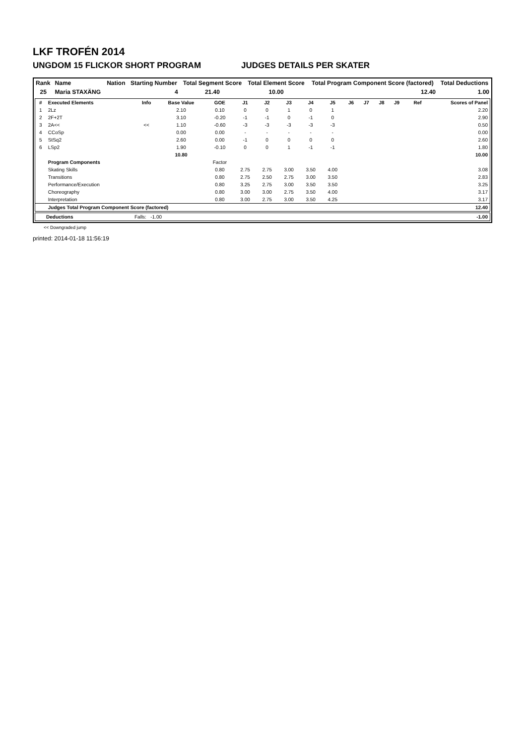LKF TROFÉN 2014
UNGDOM 15 FLICKOR SHORT PROGRAM JUDGES DETAILS PER SKATER
| Rank | Name | Nation | Starting Number | Total Segment Score | Total Element Score | Total Program Component Score (factored) | Total Deductions |
| --- | --- | --- | --- | --- | --- | --- | --- |
| 25 | Maria STAXÄNG | | 4 | 21.40 | 10.00 | 12.40 | 1.00 |
| # | Executed Elements | Info | Base Value | GOE | J1 | J2 | J3 | J4 | J5 | J6 | J7 | J8 | J9 | Ref | Scores of Panel |
| --- | --- | --- | --- | --- | --- | --- | --- | --- | --- | --- | --- | --- | --- | --- | --- |
| 1 | 2Lz | | 2.10 | 0.10 | 0 | 0 | 1 | 0 | 1 | | | | | | 2.20 |
| 2 | 2F+2T | | 3.10 | -0.20 | -1 | -1 | 0 | -1 | 0 | | | | | | 2.90 |
| 3 | 2A<< | << | 1.10 | -0.60 | -3 | -3 | -3 | -3 | -3 | | | | | | 0.50 |
| 4 | CCoSp | | 0.00 | 0.00 | - | - | - | - | - | | | | | | 0.00 |
| 5 | StSq2 | | 2.60 | 0.00 | -1 | 0 | 0 | 0 | 0 | | | | | | 2.60 |
| 6 | LSp2 | | 1.90 | -0.10 | 0 | 0 | 1 | -1 | -1 | | | | | | 1.80 |
| | | | 10.80 | | | | | | | | | | | | 10.00 |
| | Program Components | | | Factor | | | | | | | | | | | |
| | Skating Skills | | | 0.80 | 2.75 | 2.75 | 3.00 | 3.50 | 4.00 | | | | | | 3.08 |
| | Transitions | | | 0.80 | 2.75 | 2.50 | 2.75 | 3.00 | 3.50 | | | | | | 2.83 |
| | Performance/Execution | | | 0.80 | 3.25 | 2.75 | 3.00 | 3.50 | 3.50 | | | | | | 3.25 |
| | Choreography | | | 0.80 | 3.00 | 3.00 | 2.75 | 3.50 | 4.00 | | | | | | 3.17 |
| | Interpretation | | | 0.80 | 3.00 | 2.75 | 3.00 | 3.50 | 4.25 | | | | | | 3.17 |
| | Judges Total Program Component Score (factored) | | | | | | | | | | | | | | 12.40 |
| | Deductions | Falls: -1.00 | -1.00 |
<< Downgraded jump
printed: 2014-01-18 11:56:19